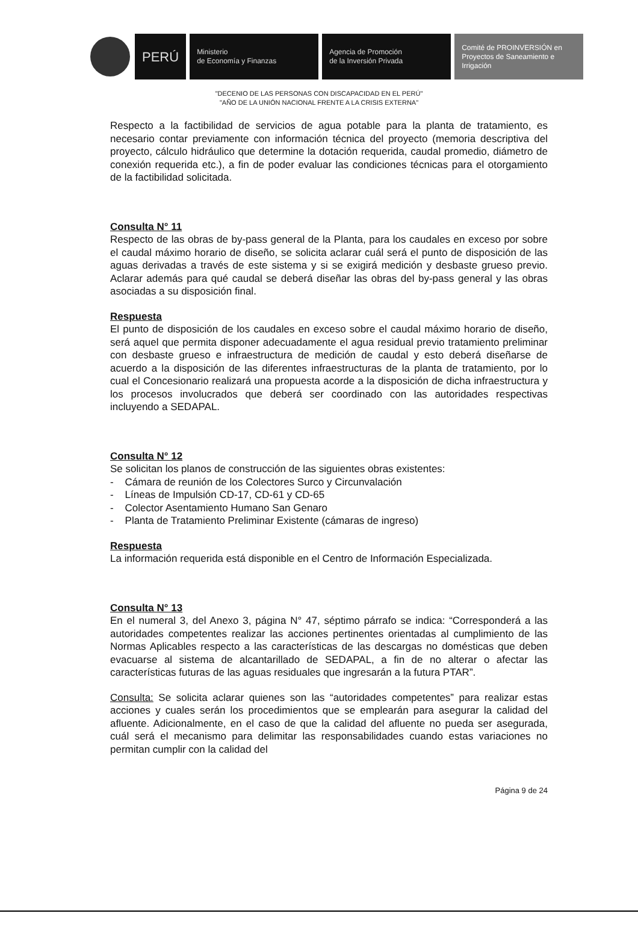PERÚ
Ministerio
de Economía y Finanzas
Agencia de Promoción
de la Inversión Privada
Comité de PROINVERSIÓN en Proyectos de Saneamiento e Irrigación
"DECENIO DE LAS PERSONAS CON DISCAPACIDAD EN EL PERÚ"
"AÑO DE LA UNIÓN NACIONAL FRENTE A LA CRISIS EXTERNA"
Respecto a la factibilidad de servicios de agua potable para la planta de tratamiento, es necesario contar previamente con información técnica del proyecto (memoria descriptiva del proyecto, cálculo hidráulico que determine la dotación requerida, caudal promedio, diámetro de conexión requerida etc.), a fin de poder evaluar las condiciones técnicas para el otorgamiento de la factibilidad solicitada.
Consulta N° 11
Respecto de las obras de by-pass general de la Planta, para los caudales en exceso por sobre el caudal máximo horario de diseño, se solicita aclarar cuál será el punto de disposición de las aguas derivadas a través de este sistema y si se exigirá medición y desbaste grueso previo. Aclarar además para qué caudal se deberá diseñar las obras del by-pass general y las obras asociadas a su disposición final.
Respuesta
El punto de disposición de los caudales en exceso sobre el caudal máximo horario de diseño, será aquel que permita disponer adecuadamente el agua residual previo tratamiento preliminar con desbaste grueso e infraestructura de medición de caudal y esto deberá diseñarse de acuerdo a la disposición de las diferentes infraestructuras de la planta de tratamiento, por lo cual el Concesionario realizará una propuesta acorde a la disposición de dicha infraestructura y los procesos involucrados que deberá ser coordinado con las autoridades respectivas incluyendo a SEDAPAL.
Consulta N° 12
Se solicitan los planos de construcción de las siguientes obras existentes:
- Cámara de reunión de los Colectores Surco y Circunvalación
- Líneas de Impulsión CD-17, CD-61 y CD-65
- Colector Asentamiento Humano San Genaro
- Planta de Tratamiento Preliminar Existente (cámaras de ingreso)
Respuesta
La información requerida está disponible en el Centro de Información Especializada.
Consulta N° 13
En el numeral 3, del Anexo 3, página N° 47, séptimo párrafo se indica: “Corresponderá a las autoridades competentes realizar las acciones pertinentes orientadas al cumplimiento de las Normas Aplicables respecto a las características de las descargas no domésticas que deben evacuarse al sistema de alcantarillado de SEDAPAL, a fin de no alterar o afectar las características futuras de las aguas residuales que ingresarán a la futura PTAR”.
Consulta: Se solicita aclarar quienes son las “autoridades competentes” para realizar estas acciones y cuales serán los procedimientos que se emplearán para asegurar la calidad del afluente. Adicionalmente, en el caso de que la calidad del afluente no pueda ser asegurada, cuál será el mecanismo para delimitar las responsabilidades cuando estas variaciones no permitan cumplir con la calidad del
Página 9 de 24